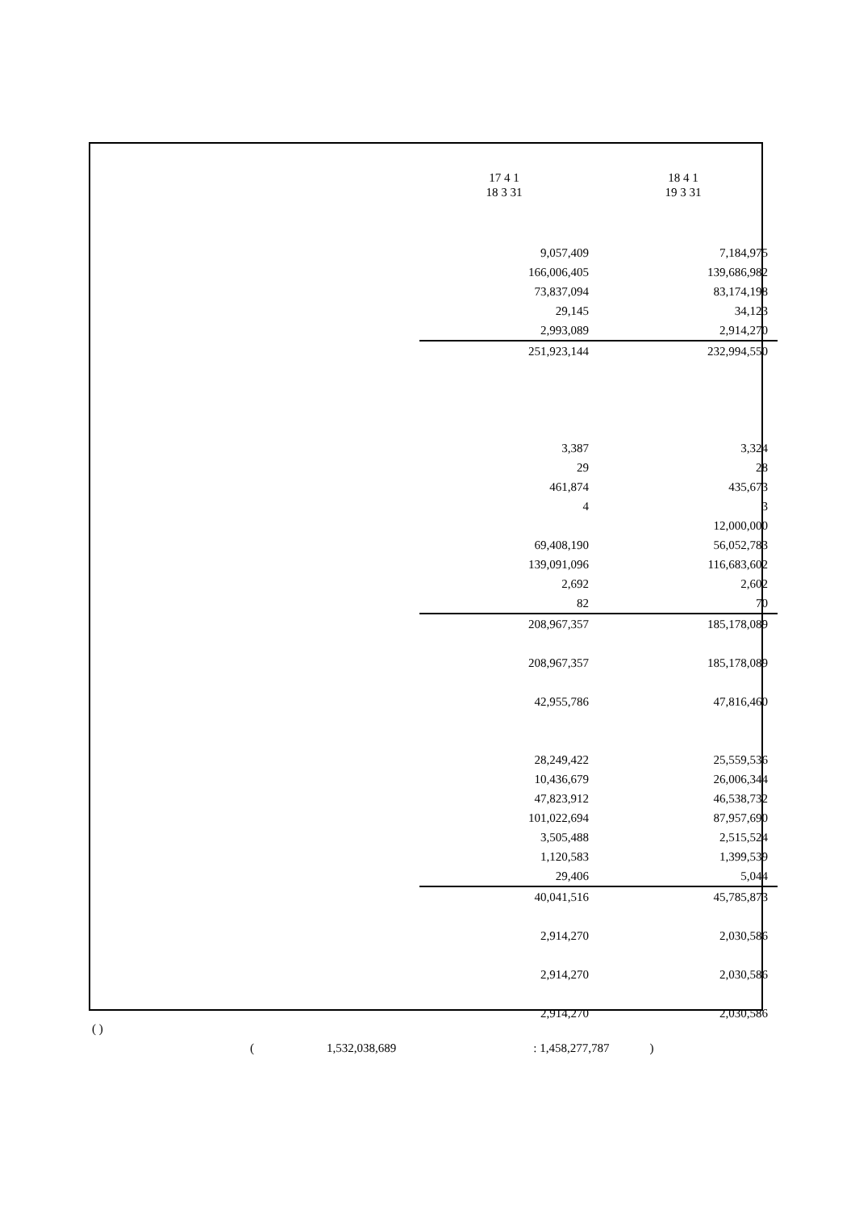| 17 4 1 18 3 31 | 18 4 1 19 3 31 |
| 9,057,409 | 7,184,975 |
| 166,006,405 | 139,686,982 |
| 73,837,094 | 83,174,198 |
| 29,145 | 34,123 |
| 2,993,089 | 2,914,270 |
| 251,923,144 | 232,994,550 |
| 3,387 | 3,324 |
| 29 | 28 |
| 461,874 | 435,673 |
| 4 | 3 |
| | 12,000,000 |
| 69,408,190 | 56,052,783 |
| 139,091,096 | 116,683,602 |
| 2,692 | 2,602 |
| 82 | 70 |
| 208,967,357 | 185,178,089 |
| 208,967,357 | 185,178,089 |
| 42,955,786 | 47,816,460 |
| 28,249,422 | 25,559,536 |
| 10,436,679 | 26,006,344 |
| 47,823,912 | 46,538,732 |
| 101,022,694 | 87,957,690 |
| 3,505,488 | 2,515,524 |
| 1,120,583 | 1,399,539 |
| 29,406 | 5,044 |
| 40,041,516 | 45,785,873 |
| 2,914,270 | 2,030,586 |
| 2,914,270 | 2,030,586 |
| 2,914,270 | 2,030,586 |
( )
(1,532,038,689: 1,458,277,787)